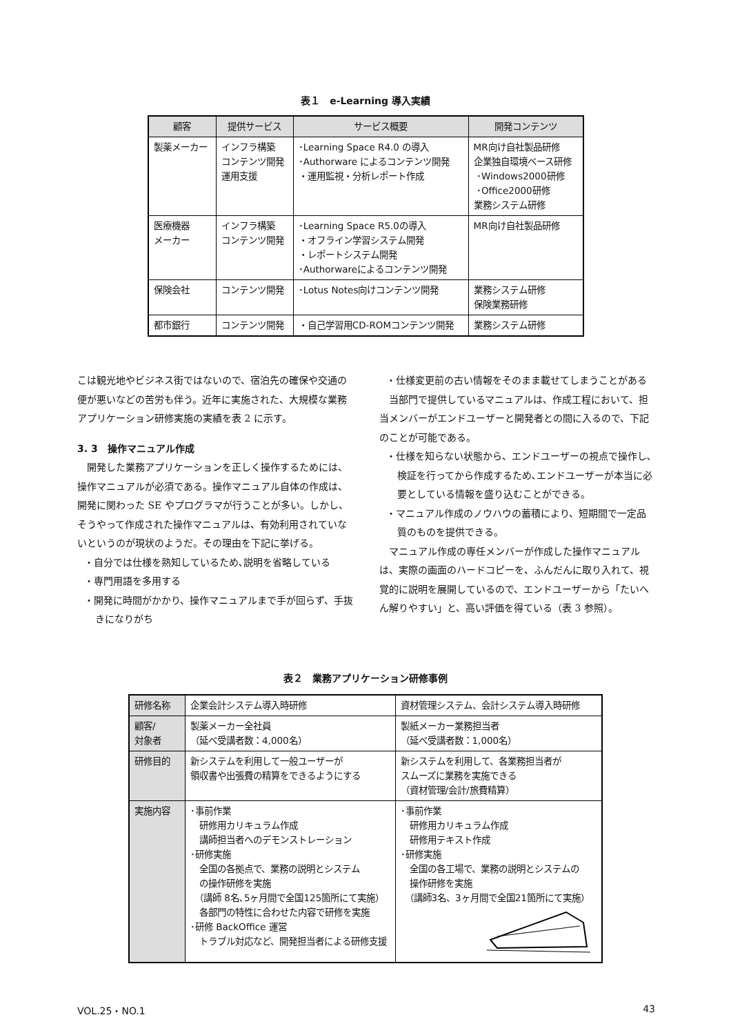表１　e-Learning 導入実績
| 顧客 | 提供サービス | サービス概要 | 開発コンテンツ |
| --- | --- | --- | --- |
| 製薬メーカー | インフラ構築 コンテンツ開発 運用支援 | ･Learning Space R4.0 の導入 ･Authorware によるコンテンツ開発 ・運用監視・分析レポート作成 | MR向け自社製品研修 企業独自環境ベース研修 ･Windows2000研修 ･Office2000研修 業務システム研修 |
| 医療機器 メーカー | インフラ構築 コンテンツ開発 | ･Learning Space R5.0の導入 ・オフライン学習システム開発 ・レポートシステム開発 ･Authorwareによるコンテンツ開発 | MR向け自社製品研修 |
| 保険会社 | コンテンツ開発 | ･Lotus Notes向けコンテンツ開発 | 業務システム研修 保険業務研修 |
| 都市銀行 | コンテンツ開発 | ・自己学習用CD-ROMコンテンツ開発 | 業務システム研修 |
こは観光地やビジネス街ではないので、宿泊先の確保や交通の便が悪いなどの苦労も伴う。近年に実施された、大規模な業務アプリケーション研修実施の実績を表 2 に示す。
3. 3　操作マニュアル作成
　開発した業務アプリケーションを正しく操作するためには、操作マニュアルが必須である。操作マニュアル自体の作成は、開発に関わった SE やプログラマが行うことが多い。しかし、そうやって作成された操作マニュアルは、有効利用されていないというのが現状のようだ。その理由を下記に挙げる。
・自分では仕様を熟知しているため､説明を省略している
・専門用語を多用する
・開発に時間がかかり、操作マニュアルまで手が回らず、手抜きになりがち
・仕様変更前の古い情報をそのまま載せてしまうことがある
　当部門で提供しているマニュアルは、作成工程において、担当メンバーがエンドユーザーと開発者との間に入るので、下記のことが可能である。
・仕様を知らない状態から、エンドユーザーの視点で操作し､検証を行ってから作成するため､エンドユーザーが本当に必要としている情報を盛り込むことができる。
・マニュアル作成のノウハウの蓄積により、短期間で一定品質のものを提供できる。
　マニュアル作成の専任メンバーが作成した操作マニュアルは、実際の画面のハードコピーを、ふんだんに取り入れて、視覚的に説明を展開しているので、エンドユーザーから「たいへん解りやすい」と、高い評価を得ている（表 3 参照）。
表２　業務アプリケーション研修事例
| 研修名称 | 企業会計システム導入時研修 | 資材管理システム、会計システム導入時研修 |
| 顧客/ 対象者 | 製薬メーカー全社員 （延べ受講者数：4,000名） | 製紙メーカー業務担当者 （延べ受講者数：1,000名） |
| 研修目的 | 新システムを利用して一般ユーザーが 領収書や出張費の精算をできるようにする | 新システムを利用して、各業務担当者が スムーズに業務を実施できる （資材管理/会計/旅費精算） |
| 実施内容 | ･事前作業 研修用カリキュラム作成 講師担当者へのデモンストレーション ･研修実施 全国の各拠点で、業務の説明とシステム の操作研修を実施 （講師 8名､5ヶ月間で全国125箇所にて実施） 各部門の特性に合わせた内容で研修を実施 ･研修 BackOffice 運営 トラブル対応など、開発担当者による研修支援 | ･事前作業 研修用カリキュラム作成 研修用テキスト作成 ･研修実施 全国の各工場で、業務の説明とシステムの 操作研修を実施 （講師3名、3ヶ月間で全国21箇所にて実施） |
VOL.25・NO.1 43